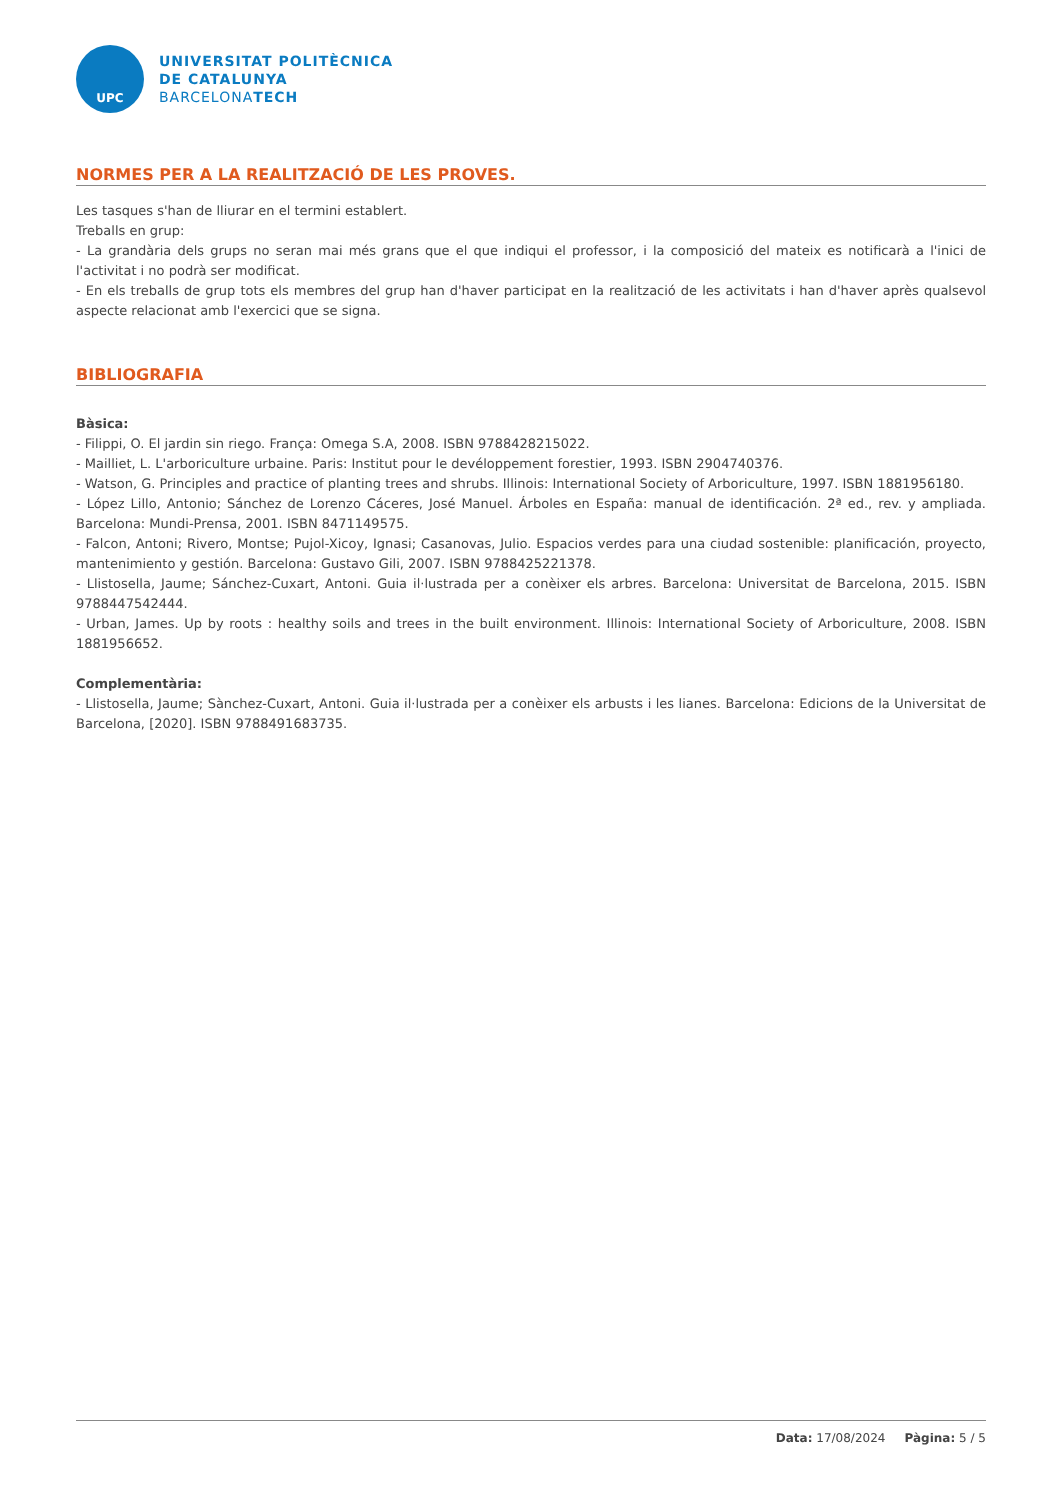UPC
UNIVERSITAT POLITÈCNICA
DE CATALUNYA
BARCELONATECH
NORMES PER A LA REALITZACIÓ DE LES PROVES.
Les tasques s'han de lliurar en el termini establert.
Treballs en grup:
- La grandària dels grups no seran mai més grans que el que indiqui el professor, i la composició del mateix es notificarà a l'inici de l'activitat i no podrà ser modificat.
- En els treballs de grup tots els membres del grup han d'haver participat en la realització de les activitats i han d'haver après qualsevol aspecte relacionat amb l'exercici que se signa.
BIBLIOGRAFIA
Bàsica:
- Filippi, O. El jardin sin riego. França: Omega S.A, 2008. ISBN 9788428215022.
- Mailliet, L. L'arboriculture urbaine. Paris: Institut pour le devéloppement forestier, 1993. ISBN 2904740376.
- Watson, G. Principles and practice of planting trees and shrubs. Illinois: International Society of Arboriculture, 1997. ISBN 1881956180.
- López Lillo, Antonio; Sánchez de Lorenzo Cáceres, José Manuel. Árboles en España: manual de identificación. 2ª ed., rev. y ampliada. Barcelona: Mundi-Prensa, 2001. ISBN 8471149575.
- Falcon, Antoni; Rivero, Montse; Pujol-Xicoy, Ignasi; Casanovas, Julio. Espacios verdes para una ciudad sostenible: planificación, proyecto, mantenimiento y gestión. Barcelona: Gustavo Gili, 2007. ISBN 9788425221378.
- Llistosella, Jaume; Sánchez-Cuxart, Antoni. Guia il·lustrada per a conèixer els arbres. Barcelona: Universitat de Barcelona, 2015. ISBN 9788447542444.
- Urban, James. Up by roots : healthy soils and trees in the built environment. Illinois: International Society of Arboriculture, 2008. ISBN 1881956652.
Complementària:
- Llistosella, Jaume; Sànchez-Cuxart, Antoni. Guia il·lustrada per a conèixer els arbusts i les lianes. Barcelona: Edicions de la Universitat de Barcelona, [2020]. ISBN 9788491683735.
Data: 17/08/2024 Pàgina: 5 / 5